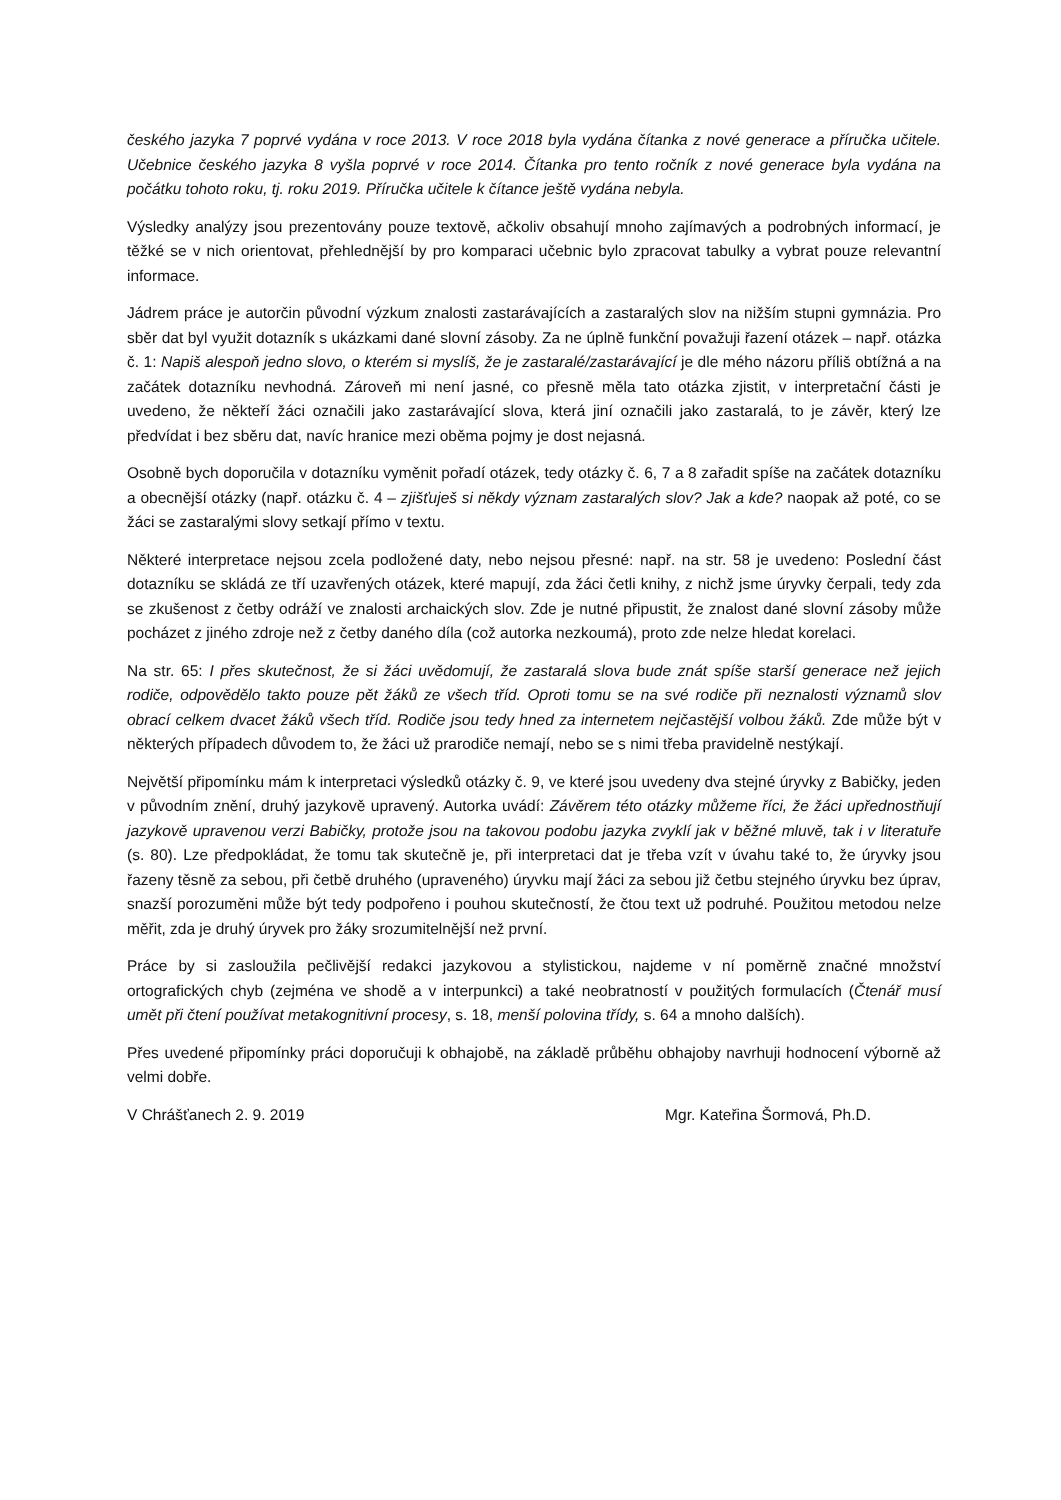českého jazyka 7 poprvé vydána v roce 2013. V roce 2018 byla vydána čítanka z nové generace a příručka učitele. Učebnice českého jazyka 8 vyšla poprvé v roce 2014. Čítanka pro tento ročník z nové generace byla vydána na počátku tohoto roku, tj. roku 2019. Příručka učitele k čítance ještě vydána nebyla.
Výsledky analýzy jsou prezentovány pouze textově, ačkoliv obsahují mnoho zajímavých a podrobných informací, je těžké se v nich orientovat, přehlednější by pro komparaci učebnic bylo zpracovat tabulky a vybrat pouze relevantní informace.
Jádrem práce je autorčin původní výzkum znalosti zastarávajících a zastaralých slov na nižším stupni gymnázia. Pro sběr dat byl využit dotazník s ukázkami dané slovní zásoby. Za ne úplně funkční považuji řazení otázek – např. otázka č. 1: Napiš alespoň jedno slovo, o kterém si myslíš, že je zastaralé/zastarávající je dle mého názoru příliš obtížná a na začátek dotazníku nevhodná. Zároveň mi není jasné, co přesně měla tato otázka zjistit, v interpretační části je uvedeno, že někteří žáci označili jako zastarávající slova, která jiní označili jako zastaralá, to je závěr, který lze předvídat i bez sběru dat, navíc hranice mezi oběma pojmy je dost nejasná.
Osobně bych doporučila v dotazníku vyměnit pořadí otázek, tedy otázky č. 6, 7 a 8 zařadit spíše na začátek dotazníku a obecnější otázky (např. otázku č. 4 – zjišťuješ si někdy význam zastaralých slov? Jak a kde? naopak až poté, co se žáci se zastaralými slovy setkají přímo v textu.
Některé interpretace nejsou zcela podložené daty, nebo nejsou přesné: např. na str. 58 je uvedeno: Poslední část dotazníku se skládá ze tří uzavřených otázek, které mapují, zda žáci četli knihy, z nichž jsme úryvky čerpali, tedy zda se zkušenost z četby odráží ve znalosti archaických slov. Zde je nutné připustit, že znalost dané slovní zásoby může pocházet z jiného zdroje než z četby daného díla (což autorka nezkoumá), proto zde nelze hledat korelaci.
Na str. 65: I přes skutečnost, že si žáci uvědomují, že zastaralá slova bude znát spíše starší generace než jejich rodiče, odpovědělo takto pouze pět žáků ze všech tříd. Oproti tomu se na své rodiče při neznalosti významů slov obrací celkem dvacet žáků všech tříd. Rodiče jsou tedy hned za internetem nejčastější volbou žáků. Zde může být v některých případech důvodem to, že žáci už prarodiče nemají, nebo se s nimi třeba pravidelně nestýkají.
Největší připomínku mám k interpretaci výsledků otázky č. 9, ve které jsou uvedeny dva stejné úryvky z Babičky, jeden v původním znění, druhý jazykově upravený. Autorka uvádí: Závěrem této otázky můžeme říci, že žáci upřednostňují jazykově upravenou verzi Babičky, protože jsou na takovou podobu jazyka zvyklí jak v běžné mluvě, tak i v literatuře (s. 80). Lze předpokládat, že tomu tak skutečně je, při interpretaci dat je třeba vzít v úvahu také to, že úryvky jsou řazeny těsně za sebou, při četbě druhého (upraveného) úryvku mají žáci za sebou již četbu stejného úryvku bez úprav, snazší porozuměni může být tedy podpořeno i pouhou skutečností, že čtou text už podruhé. Použitou metodou nelze měřit, zda je druhý úryvek pro žáky srozumitelnější než první.
Práce by si zasloužila pečlivější redakci jazykovou a stylistickou, najdeme v ní poměrně značné množství ortografických chyb (zejména ve shodě a v interpunkci) a také neobratností v použitých formulacích (Čtenář musí umět při čtení používat metakognitivní procesy, s. 18, menší polovina třídy, s. 64 a mnoho dalších).
Přes uvedené připomínky práci doporučuji k obhajobě, na základě průběhu obhajoby navrhuji hodnocení výborně až velmi dobře.
V Chrášťanech 2. 9. 2019 Mgr. Kateřina Šormová, Ph.D.